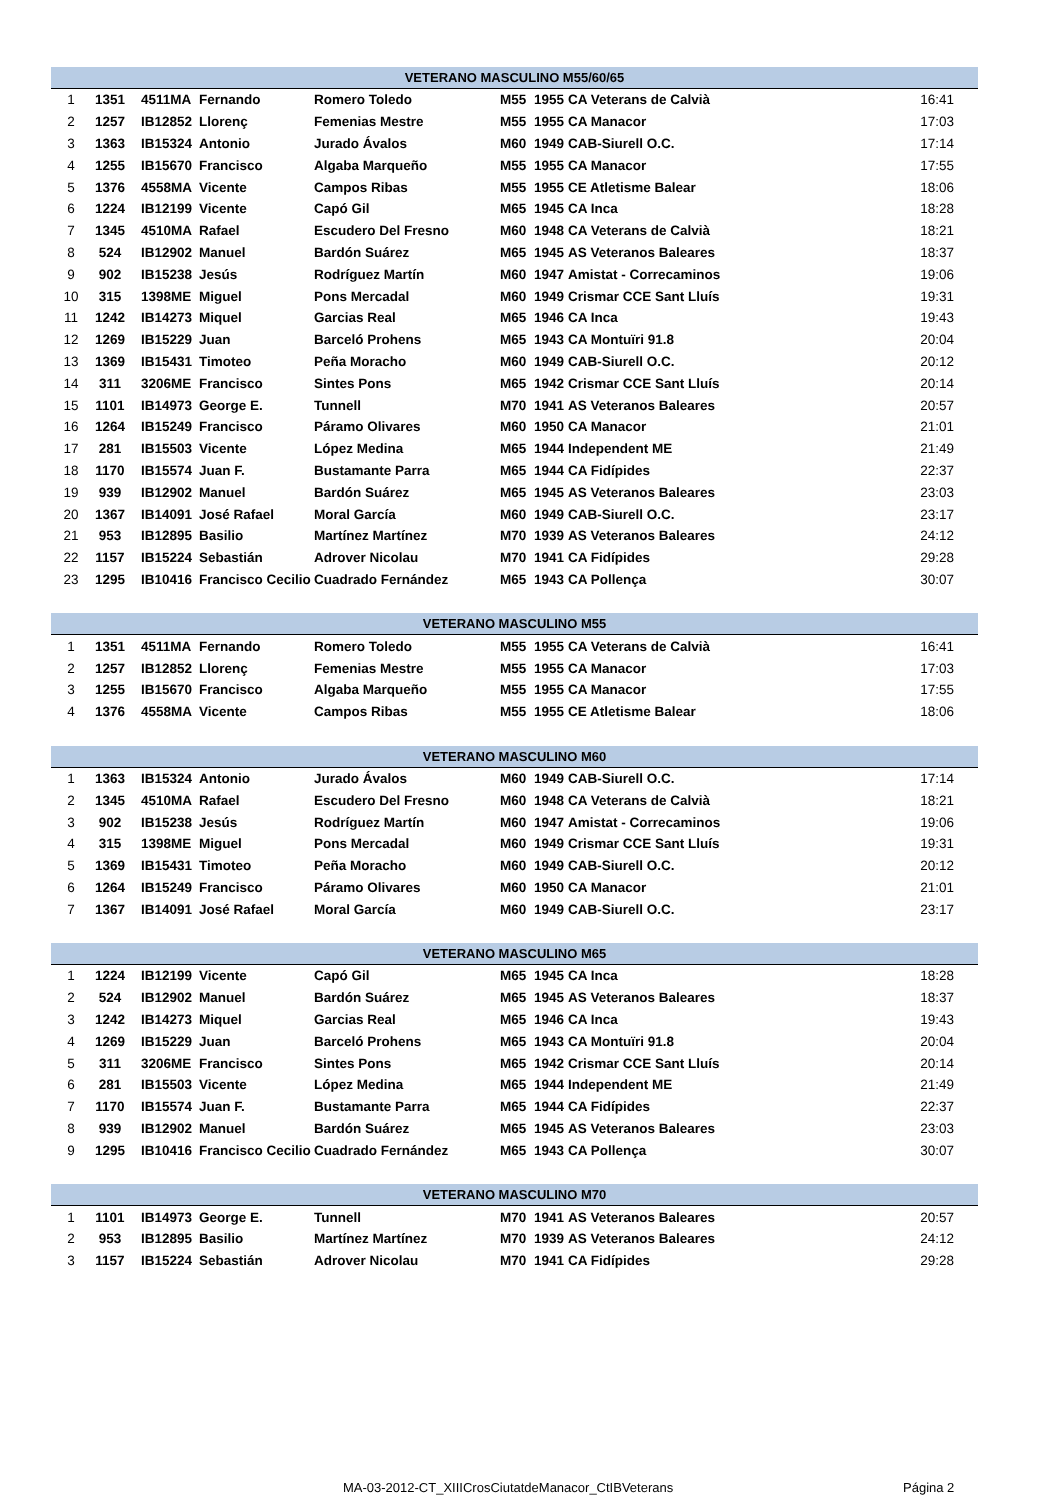| VETERANO MASCULINO M55/60/65 | | | | | | | | |
| --- | --- | --- | --- | --- | --- | --- | --- | --- |
| 1 | 1351 | 4511MA | Fernando | Romero Toledo | M55 | 1955 | CA Veterans de Calvià | 16:41 |
| 2 | 1257 | IB12852 | Llorenç | Femenias Mestre | M55 | 1955 | CA Manacor | 17:03 |
| 3 | 1363 | IB15324 | Antonio | Jurado Ávalos | M60 | 1949 | CAB-Siurell O.C. | 17:14 |
| 4 | 1255 | IB15670 | Francisco | Algaba Marqueño | M55 | 1955 | CA Manacor | 17:55 |
| 5 | 1376 | 4558MA | Vicente | Campos Ribas | M55 | 1955 | CE Atletisme Balear | 18:06 |
| 6 | 1224 | IB12199 | Vicente | Capó Gil | M65 | 1945 | CA Inca | 18:28 |
| 7 | 1345 | 4510MA | Rafael | Escudero Del Fresno | M60 | 1948 | CA Veterans de Calvià | 18:21 |
| 8 | 524 | IB12902 | Manuel | Bardón Suárez | M65 | 1945 | AS Veteranos Baleares | 18:37 |
| 9 | 902 | IB15238 | Jesús | Rodríguez Martín | M60 | 1947 | Amistat - Correcaminos | 19:06 |
| 10 | 315 | 1398ME | Miguel | Pons Mercadal | M60 | 1949 | Crismar CCE Sant Lluís | 19:31 |
| 11 | 1242 | IB14273 | Miquel | Garcias Real | M65 | 1946 | CA Inca | 19:43 |
| 12 | 1269 | IB15229 | Juan | Barceló Prohens | M65 | 1943 | CA Montuïri 91.8 | 20:04 |
| 13 | 1369 | IB15431 | Timoteo | Peña Moracho | M60 | 1949 | CAB-Siurell O.C. | 20:12 |
| 14 | 311 | 3206ME | Francisco | Sintes Pons | M65 | 1942 | Crismar CCE Sant Lluís | 20:14 |
| 15 | 1101 | IB14973 | George E. | Tunnell | M70 | 1941 | AS Veteranos Baleares | 20:57 |
| 16 | 1264 | IB15249 | Francisco | Páramo Olivares | M60 | 1950 | CA Manacor | 21:01 |
| 17 | 281 | IB15503 | Vicente | López Medina | M65 | 1944 | Independent ME | 21:49 |
| 18 | 1170 | IB15574 | Juan F. | Bustamante Parra | M65 | 1944 | CA Fidípides | 22:37 |
| 19 | 939 | IB12902 | Manuel | Bardón Suárez | M65 | 1945 | AS Veteranos Baleares | 23:03 |
| 20 | 1367 | IB14091 | José Rafael | Moral García | M60 | 1949 | CAB-Siurell O.C. | 23:17 |
| 21 | 953 | IB12895 | Basilio | Martínez Martínez | M70 | 1939 | AS Veteranos Baleares | 24:12 |
| 22 | 1157 | IB15224 | Sebastián | Adrover Nicolau | M70 | 1941 | CA Fidípides | 29:28 |
| 23 | 1295 | IB10416 | Francisco Cecilio | Cuadrado Fernández | M65 | 1943 | CA Pollença | 30:07 |
| VETERANO MASCULINO M55 | | | | | | | | |
| --- | --- | --- | --- | --- | --- | --- | --- | --- |
| 1 | 1351 | 4511MA | Fernando | Romero Toledo | M55 | 1955 | CA Veterans de Calvià | 16:41 |
| 2 | 1257 | IB12852 | Llorenç | Femenias Mestre | M55 | 1955 | CA Manacor | 17:03 |
| 3 | 1255 | IB15670 | Francisco | Algaba Marqueño | M55 | 1955 | CA Manacor | 17:55 |
| 4 | 1376 | 4558MA | Vicente | Campos Ribas | M55 | 1955 | CE Atletisme Balear | 18:06 |
| VETERANO MASCULINO M60 | | | | | | | | |
| --- | --- | --- | --- | --- | --- | --- | --- | --- |
| 1 | 1363 | IB15324 | Antonio | Jurado Ávalos | M60 | 1949 | CAB-Siurell O.C. | 17:14 |
| 2 | 1345 | 4510MA | Rafael | Escudero Del Fresno | M60 | 1948 | CA Veterans de Calvià | 18:21 |
| 3 | 902 | IB15238 | Jesús | Rodríguez Martín | M60 | 1947 | Amistat - Correcaminos | 19:06 |
| 4 | 315 | 1398ME | Miguel | Pons Mercadal | M60 | 1949 | Crismar CCE Sant Lluís | 19:31 |
| 5 | 1369 | IB15431 | Timoteo | Peña Moracho | M60 | 1949 | CAB-Siurell O.C. | 20:12 |
| 6 | 1264 | IB15249 | Francisco | Páramo Olivares | M60 | 1950 | CA Manacor | 21:01 |
| 7 | 1367 | IB14091 | José Rafael | Moral García | M60 | 1949 | CAB-Siurell O.C. | 23:17 |
| VETERANO MASCULINO M65 | | | | | | | | |
| --- | --- | --- | --- | --- | --- | --- | --- | --- |
| 1 | 1224 | IB12199 | Vicente | Capó Gil | M65 | 1945 | CA Inca | 18:28 |
| 2 | 524 | IB12902 | Manuel | Bardón Suárez | M65 | 1945 | AS Veteranos Baleares | 18:37 |
| 3 | 1242 | IB14273 | Miquel | Garcias Real | M65 | 1946 | CA Inca | 19:43 |
| 4 | 1269 | IB15229 | Juan | Barceló Prohens | M65 | 1943 | CA Montuïri 91.8 | 20:04 |
| 5 | 311 | 3206ME | Francisco | Sintes Pons | M65 | 1942 | Crismar CCE Sant Lluís | 20:14 |
| 6 | 281 | IB15503 | Vicente | López Medina | M65 | 1944 | Independent ME | 21:49 |
| 7 | 1170 | IB15574 | Juan F. | Bustamante Parra | M65 | 1944 | CA Fidípides | 22:37 |
| 8 | 939 | IB12902 | Manuel | Bardón Suárez | M65 | 1945 | AS Veteranos Baleares | 23:03 |
| 9 | 1295 | IB10416 | Francisco Cecilio | Cuadrado Fernández | M65 | 1943 | CA Pollença | 30:07 |
| VETERANO MASCULINO M70 | | | | | | | | |
| --- | --- | --- | --- | --- | --- | --- | --- | --- |
| 1 | 1101 | IB14973 | George E. | Tunnell | M70 | 1941 | AS Veteranos Baleares | 20:57 |
| 2 | 953 | IB12895 | Basilio | Martínez Martínez | M70 | 1939 | AS Veteranos Baleares | 24:12 |
| 3 | 1157 | IB15224 | Sebastián | Adrover Nicolau | M70 | 1941 | CA Fidípides | 29:28 |
MA-03-2012-CT_XIIICrosCiutatdeManacor_CtIBVeterans
Página 2